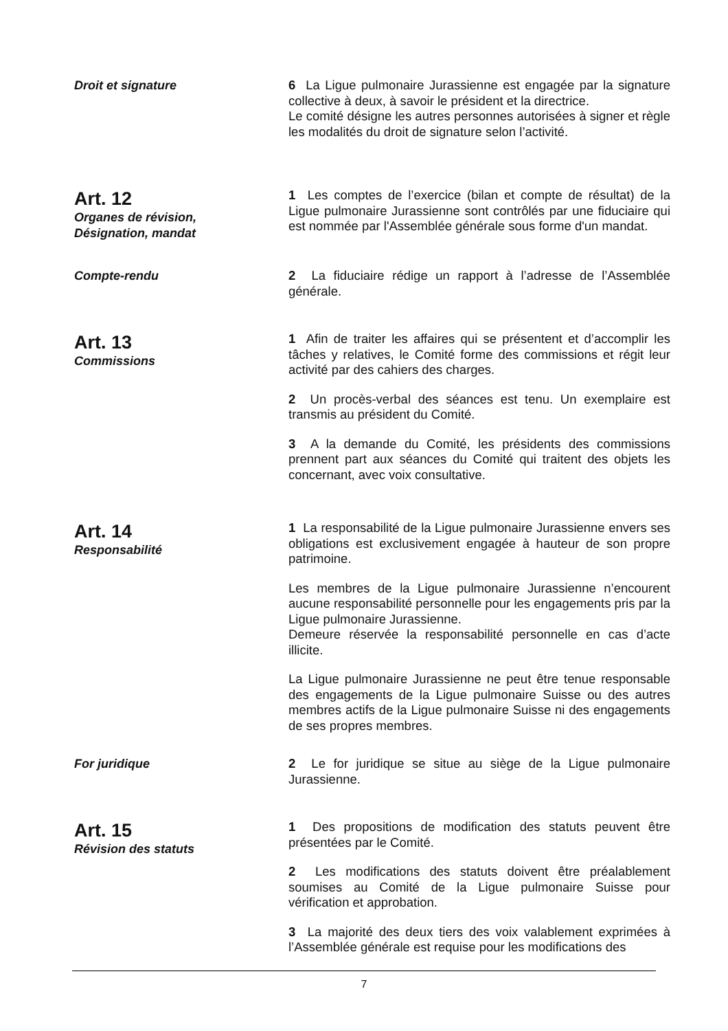Droit et signature 6 La Ligue pulmonaire Jurassienne est engagée par la signature collective à deux, à savoir le président et la directrice.
Le comité désigne les autres personnes autorisées à signer et règle les modalités du droit de signature selon l’activité.
Art. 12
Organes de révision,
Désignation, mandat
1 Les comptes de l’exercice (bilan et compte de résultat) de la Ligue pulmonaire Jurassienne sont contrôlés par une fiduciaire qui est nommée par l'Assemblée générale sous forme d'un mandat.
Compte-rendu 2 La fiduciaire rédige un rapport à l’adresse de l’Assemblée générale.
Art. 13
Commissions
1 Afin de traiter les affaires qui se présentent et d’accomplir les tâches y relatives, le Comité forme des commissions et régit leur activité par des cahiers des charges.
2 Un procès-verbal des séances est tenu. Un exemplaire est transmis au président du Comité.
3 A la demande du Comité, les présidents des commissions prennent part aux séances du Comité qui traitent des objets les concernant, avec voix consultative.
Art. 14
Responsabilité
1 La responsabilité de la Ligue pulmonaire Jurassienne envers ses obligations est exclusivement engagée à hauteur de son propre patrimoine.
Les membres de la Ligue pulmonaire Jurassienne n’encourent aucune responsabilité personnelle pour les engagements pris par la Ligue pulmonaire Jurassienne.
Demeure réservée la responsabilité personnelle en cas d’acte illicite.
La Ligue pulmonaire Jurassienne ne peut être tenue responsable des engagements de la Ligue pulmonaire Suisse ou des autres membres actifs de la Ligue pulmonaire Suisse ni des engagements de ses propres membres.
For juridique 2 Le for juridique se situe au siège de la Ligue pulmonaire Jurassienne.
Art. 15
Révision des statuts
1 Des propositions de modification des statuts peuvent être présentées par le Comité.
2 Les modifications des statuts doivent être préalablement soumises au Comité de la Ligue pulmonaire Suisse pour vérification et approbation.
3 La majorité des deux tiers des voix valablement exprimées à l’Assemblée générale est requise pour les modifications des
7